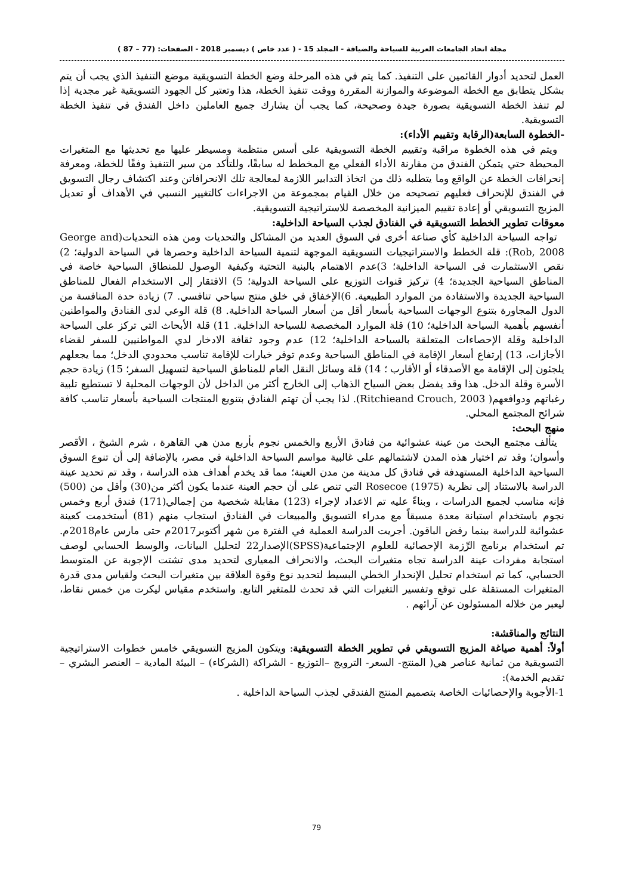مجلة اتحاد الجامعات العربية للسياحة والضيافة - المجلد 15 - ( عدد خاص ) ديسمبر 2018 - الصفحات: (77 – 87 )
العمل لتحديد أدوار القائمين على التنفيذ. كما يتم في هذه المرحلة وضع الخطة التسويقية موضع التنفيذ الذي يجب أن يتم بشكل يتطابق مع الخطة الموضوعة والموازنة المقررة ووقت تنفيذ الخطة، هذا وتعتبر كل الجهود التسويقية غير مجدية إذا لم تنفذ الخطة التسويقية بصورة جيدة وصحيحة، كما يجب أن يشارك جميع العاملين داخل الفندق في تنفيذ الخطة التسويقية.
-الخطوة السابعة(الرقابة وتقييم الأداء):
ويتم في هذه الخطوة مراقبة وتقييم الخطة التسويقية على أسس منتظمة ومسيطر عليها مع تحديثها مع المتغيرات المحيطة حتي يتمكن الفندق من مقارنة الأداء الفعلي مع المخطط له سابقًا، وللتأكد من سير التنفيذ وفقًا للخطة، ومعرفة إنحرافات الخطة عن الواقع وما يتطلبه ذلك من اتخاذ التدابير اللازمة لمعالجة تلك الانحرافاتن وعند اكتشاف رجال التسويق في الفندق للإنحراف فعليهم تصحيحه من خلال القيام بمجموعة من الاجراءات كالتغيير النسبي في الأهداف أو تعديل المزيج التسويقي أو إعادة تقييم الميزانية المخصصة للاستراتيجية التسويقية.
معوقات تطوير الخطط التسويقية في الفنادق لجذب السياحة الداخلية:
تواجه السياحة الداخلية كأي صناعة أخرى في السوق العديد من المشاكل والتحديات ومن هذه التحديات(George and Rob, 2008): قلة الخطط والاستراتيجيات التسويقية الموجهة لتنمية السياحة الداخلية وحصرها في السياحة الدولية؛ 2) نقص الاستثمارت فى السياحة الداخلية؛ 3)عدم الاهتمام بالبنية التحتية وكيفية الوصول للمنطاق السياحية خاصة في المناطق السياحية الجديدة؛ 4) تركيز قنوات التوزيع على السياحة الدولية؛ 5) الافتقار إلى الاستخدام الفعال للمناطق السياحية الجديدة والاستفادة من الموارد الطبيعية. 6)الإخفاق في خلق منتج سياحي تنافسي. 7) زيادة حدة المنافسة من الدول المجاورة بتنوع الوجهات السياحية بأسعار أقل من أسعار السياحة الداخلية. 8) قلة الوعي لدى الفنادق والمواطنين أنفسهم بأهمية السياحة الداخلية؛ 10) قلة الموارد المخصصة للسياحة الداخلية. 11) قلة الأبحاث التي تركز على السياحة الداخلية وقلة الإحصاءات المتعلقة بالسياحة الداخلية؛ 12) عدم وجود ثقافة الادخار لدي المواطنيين للسفر لقضاء الأجازات، 13) إرتفاع أسعار الإقامة في المناطق السياحية وعدم توفر خيارات للإقامة تناسب محدودي الدخل؛ مما يجعلهم يلجئون إلى الإقامة مع الأصدقاء أو الأقارب ؛ 14) قلة وسائل النقل العام للمناطق السياحية لتسهيل السفر؛ 15) زيادة حجم الأسرة وقلة الدخل. هذا وقد يفضل بعض السياح الذهاب إلى الخارج أكثر من الداخل لأن الوجهات المحلية لا تستطيع تلبية رغباتهم ودوافعهم( Ritchieand Crouch, 2003). لذا يجب أن تهتم الفنادق بتنويع المنتجات السياحية بأسعار تناسب كافة شرائح المجتمع المحلي.
منهج البحث:
يتألف مجتمع البحث من عينة عشوائية من فنادق الأربع والخمس نجوم بأربع مدن هي القاهرة ، شرم الشيخ ، الأقصر وأسوان؛ وقد تم اختيار هذه المدن لاشتمالهم على غالبية مواسم السياحة الداخلية في مصر، بالإضافة إلى أن تنوع السوق السياحية الداخلية المستهدفة في فنادق كل مدينة من مدن العينة؛ مما قد يخدم أهداف هذه الدراسة ، وقد تم تحديد عينة الدراسة بالاستناد إلى نظرية Rosecoe (1975) التي تنص على أن حجم العينة عندما يكون أكثر من(30) وأقل من (500) فإنه مناسب لجميع الدراسات ، وبناءً عليه تم الاعداد لإجراء (123) مقابلة شخصية من إجمالي(171) فندق أربع وخمس نجوم باستخدام استبانة معدة مسبقاً مع مدراء التسويق والمبيعات في الفنادق استجاب منهم (81) أستخدمت كعينة عشوائية للدراسة بينما رفض الباقون. أجريت الدراسة العملية في الفترة من شهر أكتوبر2017م حتى مارس عام2018م. تم استخدام برنامج الرِّزمة الإحصائية للعلوم الإجتماعية(SPSS)الإصدار22 لتحليل البيانات، والوسط الحسابي لوصف استجابة مفردات عينة الدراسة تجاه متغيرات البحث، والانحراف المعيارى لتحديد مدى تشتت الإجوبة عن المتوسط الحسابي، كما تم استخدام تحليل الإنحدار الخطي البسيط لتحديد نوع وقوة العلاقة بين متغيرات البحث ولقياس مدى قدرة المتغيرات المستقلة على توقع وتفسير التغيرات التي قد تحدث للمتغير التابع. واستخدم مقياس ليكرت من خمس نقاط، ليعبر من خلاله المسئولون عن آرائهم .
النتائج والمناقشة:
أولاً: أهمية صياغة المزيج التسويقي في تطوير الخطة التسويقية: ويتكون المزيج التسويقي خامس خطوات الاستراتيجية التسويقية من ثمانية عناصر هي( المنتج- السعر- الترويج –التوزيع - الشراكة (الشركاء) – البيئة المادية – العنصر البشري – تقديم الخدمة):
1-الأجوبة والإحصائيات الخاصة بتصميم المنتج الفندقي لجذب السياحة الداخلية .
79